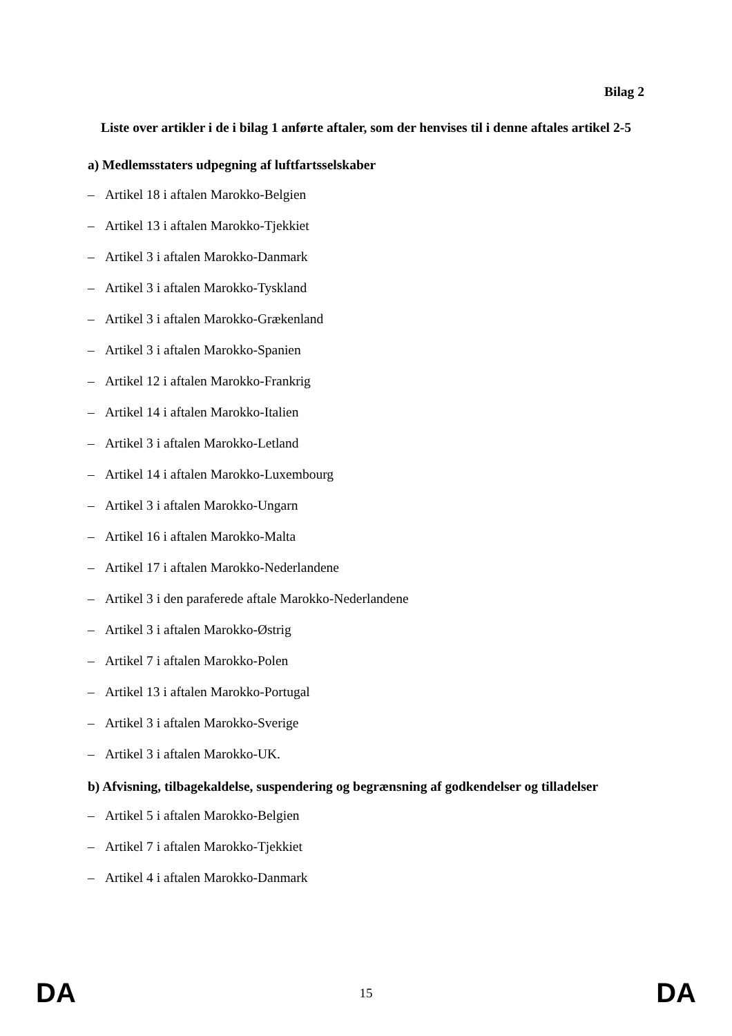Bilag 2
Liste over artikler i de i bilag 1 anførte aftaler, som der henvises til i denne aftales artikel 2-5
a) Medlemsstaters udpegning af luftfartsselskaber
– Artikel 18 i aftalen Marokko-Belgien
– Artikel 13 i aftalen Marokko-Tjekkiet
– Artikel 3 i aftalen Marokko-Danmark
– Artikel 3 i aftalen Marokko-Tyskland
– Artikel 3 i aftalen Marokko-Grækenland
– Artikel 3 i aftalen Marokko-Spanien
– Artikel 12 i aftalen Marokko-Frankrig
– Artikel 14 i aftalen Marokko-Italien
– Artikel 3 i aftalen Marokko-Letland
– Artikel 14 i aftalen Marokko-Luxembourg
– Artikel 3 i aftalen Marokko-Ungarn
– Artikel 16 i aftalen Marokko-Malta
– Artikel 17 i aftalen Marokko-Nederlandene
– Artikel 3 i den paraferede aftale Marokko-Nederlandene
– Artikel 3 i aftalen Marokko-Østrig
– Artikel 7 i aftalen Marokko-Polen
– Artikel 13 i aftalen Marokko-Portugal
– Artikel 3 i aftalen Marokko-Sverige
– Artikel 3 i aftalen Marokko-UK.
b) Afvisning, tilbagekaldelse, suspendering og begrænsning af godkendelser og tilladelser
– Artikel 5 i aftalen Marokko-Belgien
– Artikel 7 i aftalen Marokko-Tjekkiet
– Artikel 4 i aftalen Marokko-Danmark
DA 15 DA